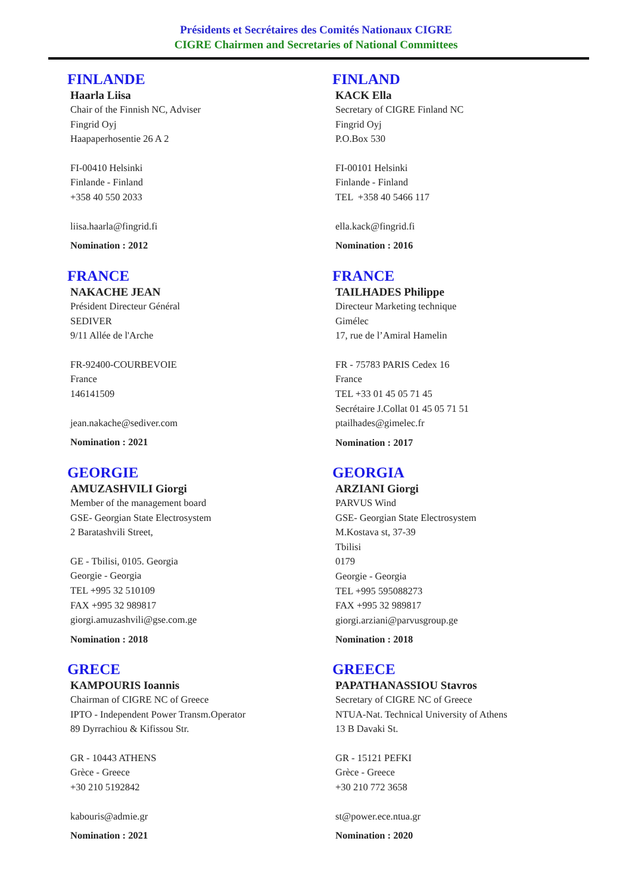Présidents et Secrétaires des Comités Nationaux CIGRE
CIGRE Chairmen and Secretaries of National Committees
FINLANDE
Haarla Liisa
Chair of the Finnish NC, Adviser
Fingrid Oyj
Haapaperhosentie 26 A 2
FI-00410 Helsinki
Finlande - Finland
+358 40 550 2033
liisa.haarla@fingrid.fi
Nomination : 2012
FRANCE
NAKACHE JEAN
Président Directeur Général
SEDIVER
9/11 Allée de l'Arche
FR-92400-COURBEVOIE
France
146141509
jean.nakache@sediver.com
Nomination : 2021
GEORGIE
AMUZASHVILI Giorgi
Member of the management board
GSE- Georgian State Electrosystem
2 Baratashvili Street,
GE - Tbilisi, 0105. Georgia
Georgie - Georgia
TEL +995 32 510109
FAX +995 32 989817
giorgi.amuzashvili@gse.com.ge
Nomination : 2018
GRECE
KAMPOURIS Ioannis
Chairman of CIGRE NC of Greece
IPTO - Independent Power Transm.Operator
89 Dyrrachiou & Kifissou Str.
GR - 10443 ATHENS
Grèce - Greece
+30 210 5192842
kabouris@admie.gr
Nomination : 2021
FINLAND
KACK Ella
Secretary of CIGRE Finland NC
Fingrid Oyj
P.O.Box 530
FI-00101 Helsinki
Finlande - Finland
TEL +358 40 5466 117
ella.kack@fingrid.fi
Nomination : 2016
FRANCE
TAILHADES Philippe
Directeur Marketing technique
Gimélec
17, rue de l’Amiral Hamelin
FR - 75783 PARIS Cedex 16
France
TEL +33 01 45 05 71 45
Secrétaire J.Collat 01 45 05 71 51
ptailhades@gimelec.fr
Nomination : 2017
GEORGIA
ARZIANI Giorgi
PARVUS Wind
GSE- Georgian State Electrosystem
M.Kostava st, 37-39
Tbilisi
0179
Georgie - Georgia
TEL +995 595088273
FAX +995 32 989817
giorgi.arziani@parvusgroup.ge
Nomination : 2018
GREECE
PAPATHANASSIOU Stavros
Secretary of CIGRE NC of Greece
NTUA-Nat. Technical University of Athens
13 B Davaki St.
GR - 15121 PEFKI
Grèce - Greece
+30 210 772 3658
st@power.ece.ntua.gr
Nomination : 2020